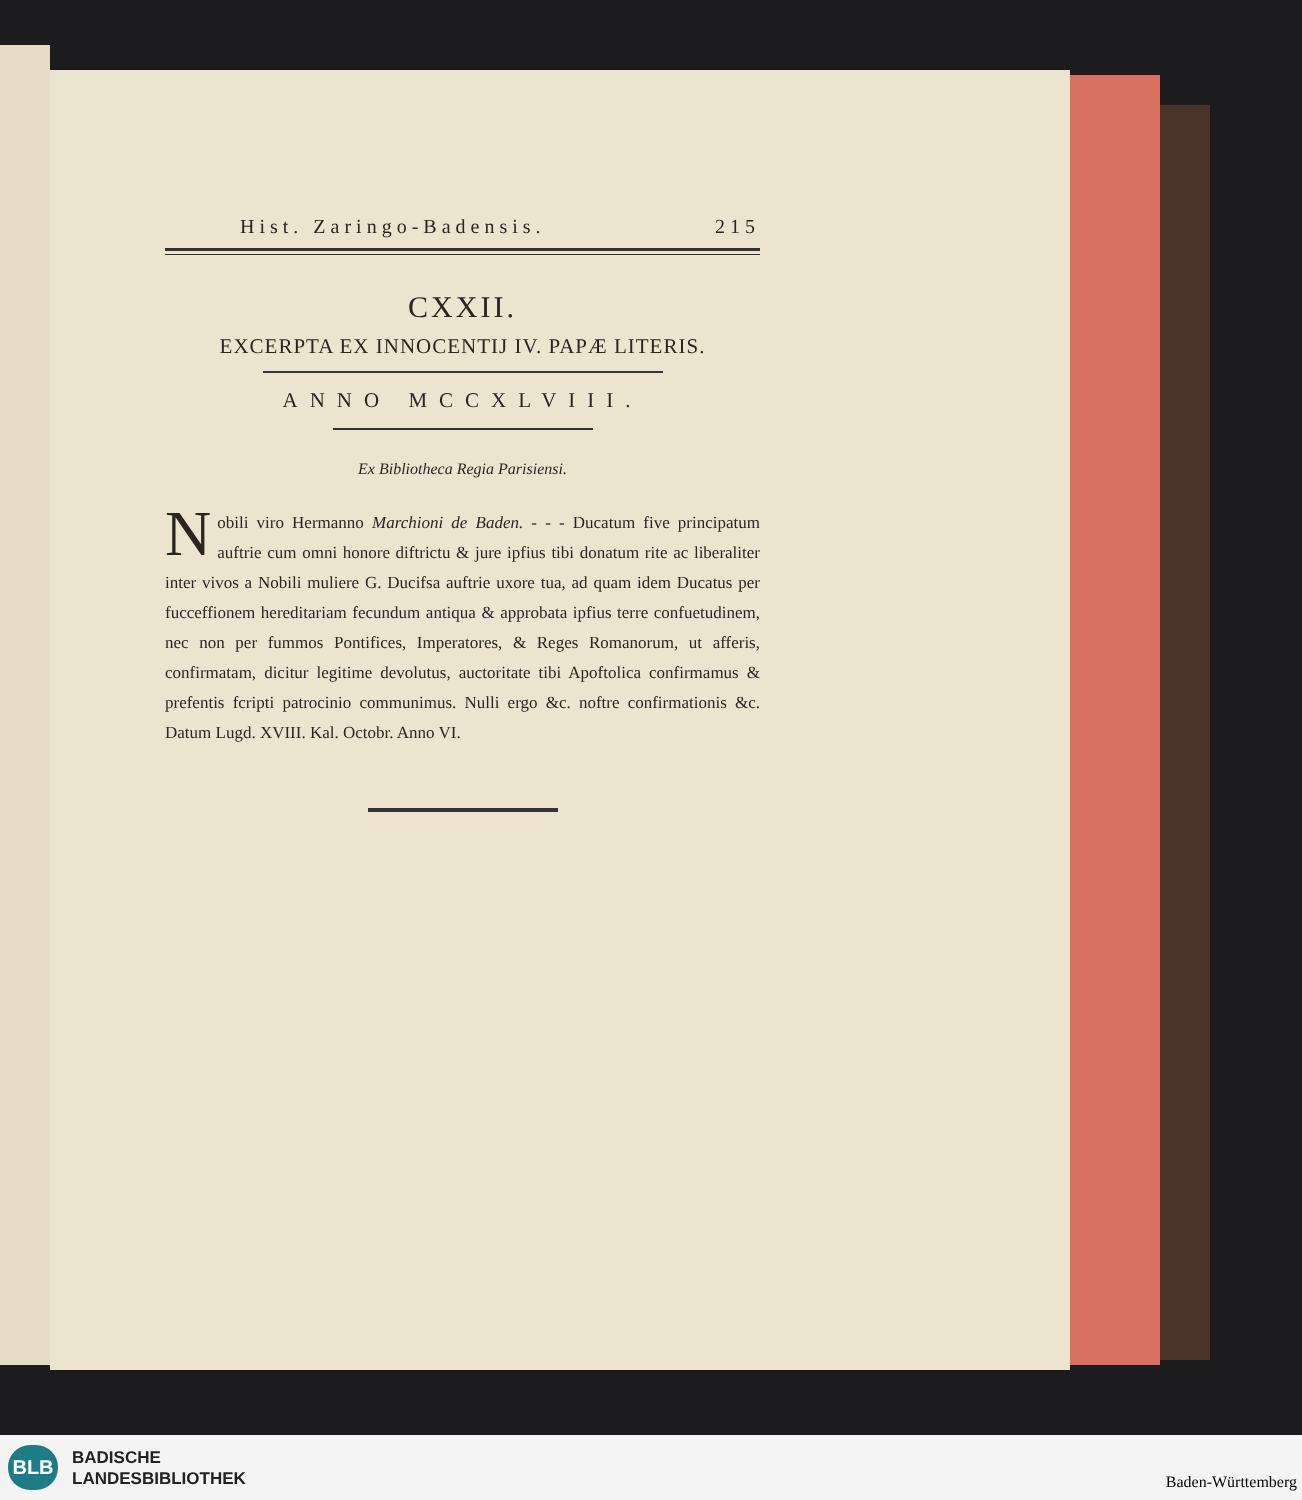Hist. Zaringo-Badensis. 215
CXXII.
EXCERPTA EX INNOCENTIJ IV. PAPÆ LITERIS.
ANNO MCCXLVIII.
Ex Bibliotheca Regia Parisiensi.
Nobili viro Hermanno Marchioni de Baden. - - - Ducatum five principatum auftrie cum omni honore diftrictu & jure ipfius tibi donatum rite ac liberaliter inter vivos a Nobili muliere G. Ducifsa auftrie uxore tua, ad quam idem Ducatus per fucceffionem hereditariam fecundum antiqua & approbata ipfius terre confuetudinem, nec non per fummos Pontifices, Imperatores, & Reges Romanorum, ut afferis, confirmatam, dicitur legitime devolutus, auctoritate tibi Apoftolica confirmamus & prefentis fcripti patrocinio communimus. Nulli ergo &c. noftre confirmationis &c. Datum Lugd. XVIII. Kal. Octobr. Anno VI.
BLB
BADISCHE
LANDESBIBLIOTHEK
Baden-Württemberg